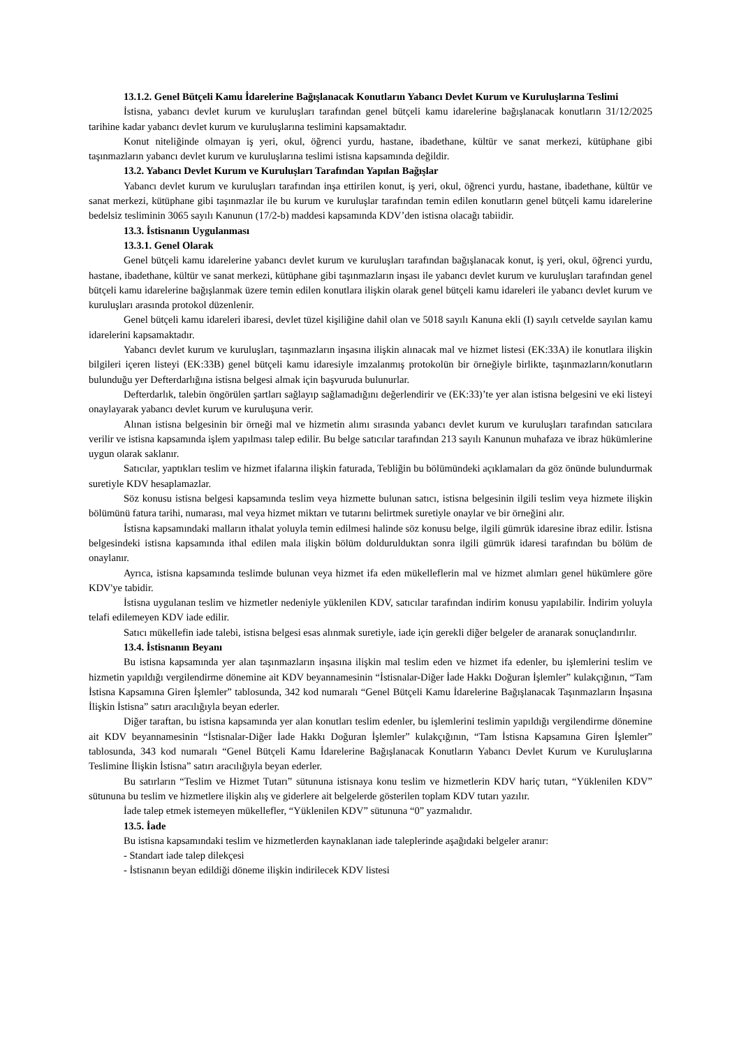13.1.2. Genel Bütçeli Kamu İdarelerine Bağışlanacak Konutların Yabancı Devlet Kurum ve Kuruluşlarına Teslimi
İstisna, yabancı devlet kurum ve kuruluşları tarafından genel bütçeli kamu idarelerine bağışlanacak konutların 31/12/2025 tarihine kadar yabancı devlet kurum ve kuruluşlarına teslimini kapsamaktadır.
Konut niteliğinde olmayan iş yeri, okul, öğrenci yurdu, hastane, ibadethane, kültür ve sanat merkezi, kütüphane gibi taşınmazların yabancı devlet kurum ve kuruluşlarına teslimi istisna kapsamında değildir.
13.2. Yabancı Devlet Kurum ve Kuruluşları Tarafından Yapılan Bağışlar
Yabancı devlet kurum ve kuruluşları tarafından inşa ettirilen konut, iş yeri, okul, öğrenci yurdu, hastane, ibadethane, kültür ve sanat merkezi, kütüphane gibi taşınmazlar ile bu kurum ve kuruluşlar tarafından temin edilen konutların genel bütçeli kamu idarelerine bedelsiz tesliminin 3065 sayılı Kanunun (17/2-b) maddesi kapsamında KDV’den istisna olacağı tabiidir.
13.3. İstisnanın Uygulanması
13.3.1. Genel Olarak
Genel bütçeli kamu idarelerine yabancı devlet kurum ve kuruluşları tarafından bağışlanacak konut, iş yeri, okul, öğrenci yurdu, hastane, ibadethane, kültür ve sanat merkezi, kütüphane gibi taşınmazların inşası ile yabancı devlet kurum ve kuruluşları tarafından genel bütçeli kamu idarelerine bağışlanmak üzere temin edilen konutlara ilişkin olarak genel bütçeli kamu idareleri ile yabancı devlet kurum ve kuruluşları arasında protokol düzenlenir.
Genel bütçeli kamu idareleri ibaresi, devlet tüzel kişiliğine dahil olan ve 5018 sayılı Kanuna ekli (I) sayılı cetvelde sayılan kamu idarelerini kapsamaktadır.
Yabancı devlet kurum ve kuruluşları, taşınmazların inşasına ilişkin alınacak mal ve hizmet listesi (EK:33A) ile konutlara ilişkin bilgileri içeren listeyi (EK:33B) genel bütçeli kamu idaresiyle imzalanmış protokolün bir örneğiyle birlikte, taşınmazların/konutların bulunduğu yer Defterdarlığına istisna belgesi almak için başvuruda bulunurlar.
Defterdarlık, talebin öngörülen şartları sağlayıp sağlamadığını değerlendirir ve (EK:33)’te yer alan istisna belgesini ve eki listeyi onaylayarak yabancı devlet kurum ve kuruluşuna verir.
Alınan istisna belgesinin bir örneği mal ve hizmetin alımı sırasında yabancı devlet kurum ve kuruluşları tarafından satıcılara verilir ve istisna kapsamında işlem yapılması talep edilir. Bu belge satıcılar tarafından 213 sayılı Kanunun muhafaza ve ibraz hükümlerine uygun olarak saklanır.
Satıcılar, yaptıkları teslim ve hizmet ifalarına ilişkin faturada, Tebliğin bu bölümündeki açıklamaları da göz önünde bulundurmak suretiyle KDV hesaplamazlar.
Söz konusu istisna belgesi kapsamında teslim veya hizmette bulunan satıcı, istisna belgesinin ilgili teslim veya hizmete ilişkin bölümünü fatura tarihi, numarası, mal veya hizmet miktarı ve tutarını belirtmek suretiyle onaylar ve bir örneğini alır.
İstisna kapsamındaki malların ithalat yoluyla temin edilmesi halinde söz konusu belge, ilgili gümrük idaresine ibraz edilir. İstisna belgesindeki istisna kapsamında ithal edilen mala ilişkin bölüm doldurulduktan sonra ilgili gümrük idaresi tarafından bu bölüm de onaylanır.
Ayrıca, istisna kapsamında teslimde bulunan veya hizmet ifa eden mükelleflerin mal ve hizmet alımları genel hükümlere göre KDV'ye tabidir.
İstisna uygulanan teslim ve hizmetler nedeniyle yüklenilen KDV, satıcılar tarafından indirim konusu yapılabilir. İndirim yoluyla telafi edilemeyen KDV iade edilir.
Satıcı mükellefin iade talebi, istisna belgesi esas alınmak suretiyle, iade için gerekli diğer belgeler de aranarak sonuçlandırılır.
13.4. İstisnanın Beyanı
Bu istisna kapsamında yer alan taşınmazların inşasına ilişkin mal teslim eden ve hizmet ifa edenler, bu işlemlerini teslim ve hizmetin yapıldığı vergilendirme dönemine ait KDV beyannamesinin “İstisnalar-Diğer İade Hakkı Doğuran İşlemler” kulakçığının, “Tam İstisna Kapsamına Giren İşlemler” tablosunda, 342 kod numaralı “Genel Bütçeli Kamu İdarelerine Bağışlanacak Taşınmazların İnşasına İlişkin İstisna” satırı aracılığıyla beyan ederler.
Diğer taraftan, bu istisna kapsamında yer alan konutları teslim edenler, bu işlemlerini teslimin yapıldığı vergilendirme dönemine ait KDV beyannamesinin “İstisnalar-Diğer İade Hakkı Doğuran İşlemler” kulakçığının, “Tam İstisna Kapsamına Giren İşlemler” tablosunda, 343 kod numaralı “Genel Bütçeli Kamu İdarelerine Bağışlanacak Konutların Yabancı Devlet Kurum ve Kuruluşlarına Teslimine İlişkin İstisna” satırı aracılığıyla beyan ederler.
Bu satırların “Teslim ve Hizmet Tutarı” sütununa istisnaya konu teslim ve hizmetlerin KDV hariç tutarı, “Yüklenilen KDV” sütununa bu teslim ve hizmetlere ilişkin alış ve giderlere ait belgelerde gösterilen toplam KDV tutarı yazılır.
İade talep etmek istemeyen mükellefler, “Yüklenilen KDV” sütununa “0” yazmalıdır.
13.5. İade
Bu istisna kapsamındaki teslim ve hizmetlerden kaynaklanan iade taleplerinde aşağıdaki belgeler aranır:
- Standart iade talep dilekçesi
- İstisnanın beyan edildiği döneme ilişkin indirilecek KDV listesi